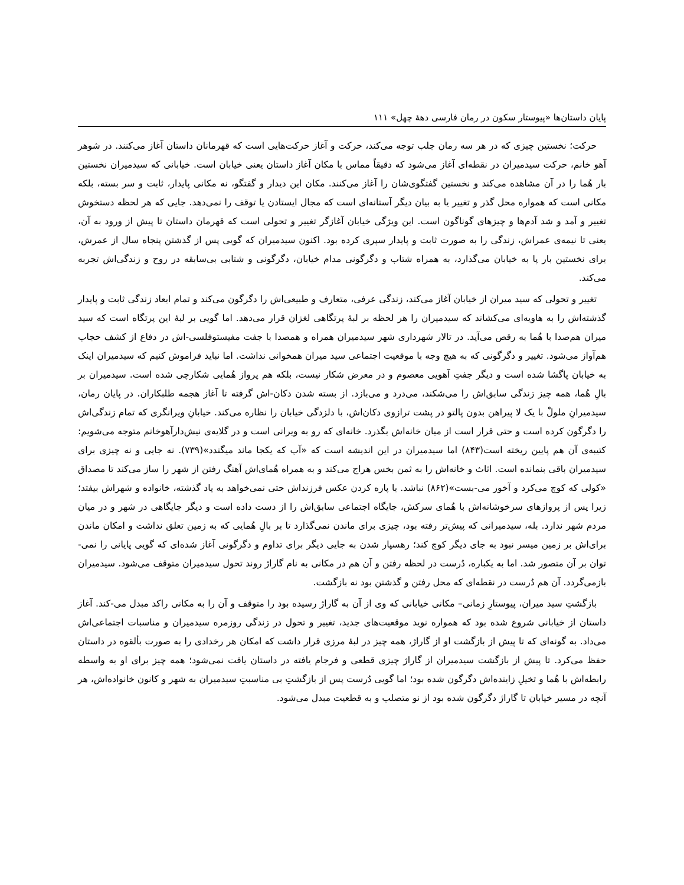پایان داستان‌ها «پیوستار سکون در رمان فارسی دهۀ چهل» ۱۱۱
حرکت؛ نخستین چیزی که در هر سه رمان جلب توجه می‌کند، حرکت و آغاز حرکت‌هایی است که قهرمانان داستان آغاز می‌کنند. در شوهر آهو خانم، حرکت سیدمیران در نقطه‌ای آغاز می‌شود که دقیقاً مماس با مکان آغاز داستان یعنی خیابان است. خیابانی که سیدمیران نخستین بار هُما را در آن مشاهده می‌کند و نخستین گفتگوی‌شان را آغاز می‌کنند. مکان این دیدار و گفتگو، نه مکانی پایدار، ثابت و سر بسته، بلکه مکانی است که همواره محل گذر و تغییر یا به بیان دیگر آستانه‌ای است که مجال ایستادن یا توقف را نمی‌دهد. جایی که هر لحظه دستخوش تغییر و آمد و شد آدم‌ها و چیزهای گوناگون است. این ویژگی خیابان آغازگر تغییر و تحولی است که قهرمان داستان تا پیش از ورود به آن، یعنی تا نیمه‌ی عمراش، زندگی را به صورت ثابت و پایدار سپری کرده بود. اکنون سیدمیران که گویی پس از گذشتن پنجاه سال از عمرش، برای نخستین بار پا به خیابان می‌گذارد، به همراه شتاب و دگرگونی مدام خیابان، دگرگونی و شتابی بی‌سابقه در روح و زندگی‌اش تجربه می‌کند.
تغییر و تحولی که سید میران از خیابان آغاز می‌کند، زندگی عرفی، متعارف و طبیعی‌اش را دگرگون می‌کند و تمام ابعاد زندگی ثابت و پایدار گذشته‌اش را به هاویه‌ای می‌کشاند که سیدمیران را هر لحظه بر لبۀ پرتگاهی لغزان قرار می‌دهد. اما گویی بر لبۀ این پرتگاه است که سید میران هم‌صدا با هُما به رقص می‌آید. در تالار شهرداری شهر سیدمیران همراه و همصدا با جفت مفیستوفلسی-اش در دفاع از کشف حجاب هم‌آواز می‌شود. تغییر و دگرگونی که به هیچ وجه با موقعیت اجتماعی سید میران همخوانی نداشت. اما نباید فراموش کنیم که سیدمیران اینک به خیابان پاگشا شده است و دیگر جفتِ آهویی معصوم و در معرض شکار نیست، بلکه هم پرواز هُمایی شکارچی شده است. سیدمیران بر بالِ هُما، همه چیز زندگی سابق‌اش را می‌شکند، می‌درد و می‌بازد. از بسته شدن دکان-اش گرفته تا آغاز هجمه طلبکاران. در پایان رمان، سیدمیرانِ ملولْ با یک لا پیراهن بدون پالتو در پشت ترازوی دکان‌اش، با دلزدگی خیابان را نظاره می‌کند. خیابانِ ویرانگری که تمام زندگی‌اش را دگرگون کرده است و حتی قرار است از میان خانه‌اش بگذرد. خانه‌ای که رو به ویرانی است و در گلایه‌ی نیش‌دارآهوخانم متوجه می‌شویم: کتیبه‌ی آن هم پایین ریخته است(۸۴۳) اما سیدمیران در این اندیشه است که «آب که یکجا ماند میگندد»(۷۳۹). نه جایی و نه چیزی برای سیدمیران باقی بنمانده است. اثاث و خانه‌اش را به ثمن بخس هراج می‌کند و به همراه هُمای‌اش آهنگ رفتن از شهر را ساز می‌کند تا مصداق «کولی که کوچ می‌کرد و آخور می-بست»(۸۶۲) نباشد. با پاره کردن عکس فرزنداش حتی نمی‌خواهد به یاد گذشته، خانواده و شهراش بیفتد؛ زیرا پس از پروازهای سرخوشانه‌اش با هُمای سرکش، جایگاه اجتماعی سابق‌اش را از دست داده است و دیگر جایگاهی در شهر و در میان مردم شهر ندارد. بله، سیدمیرانی که پیش‌تر رفته بود، چیزی برای ماندن نمی‌گذارد تا بر بالِ هُمایی که به زمین تعلق نداشت و امکان ماندن برای‌اش بر زمین میسر نبود به جای دیگر کوچ کند؛ رهسپار شدن به جایی دیگر برای تداوم و دگرگونی آغاز شده‌ای که گویی پایانی را نمی-توان بر آن متصور شد. اما به یکباره، دُرست در لحظه رفتن و آن هم در مکانی به نام گاراژ روند تحول سیدمیران متوقف می‌شود. سیدمیران بازمی‌گردد. آن هم دُرست در نقطه‌ای که محل رفتن و گذشتن بود نه بازگشت.
بازگشتِ سید میران، پیوستارِ زمانی– مکانی خیابانی که وی از آن به گاراژ رسیده بود را متوقف و آن را به مکانی راکد مبدل می-کند. آغاز داستان از خیابانی شروع شده بود که همواره نوید موقعیت‌های جدید، تغییر و تحول در زندگی روزمره سیدمیران و مناسبات اجتماعی‌اش می‌داد. به گونه‌ای که تا پیش از بازگشت او از گاراژ، همه چیز در لبۀ مرزی قرار داشت که امکان هر رخدادی را به صورت بألقوه در داستان حفظ می‌کرد. تا پیش از بازگشت سیدمیران از گاراژ چیزی قطعی و فرجام یافته در داستان یافت نمی‌شود؛ همه چیز برای او به واسطه رابطه‌اش با هُما و تخیلِ زاینده‌اش دگرگون شده بود؛ اما گویی دُرست پس از بازگشتِ بی مناسبتِ سیدمیران به شهر و کانون خانواده‌اش، هر آنچه در مسیر خیابان تا گاراژ دگرگون شده بود از نو متصلب و به قطعیت مبدل می‌شود.